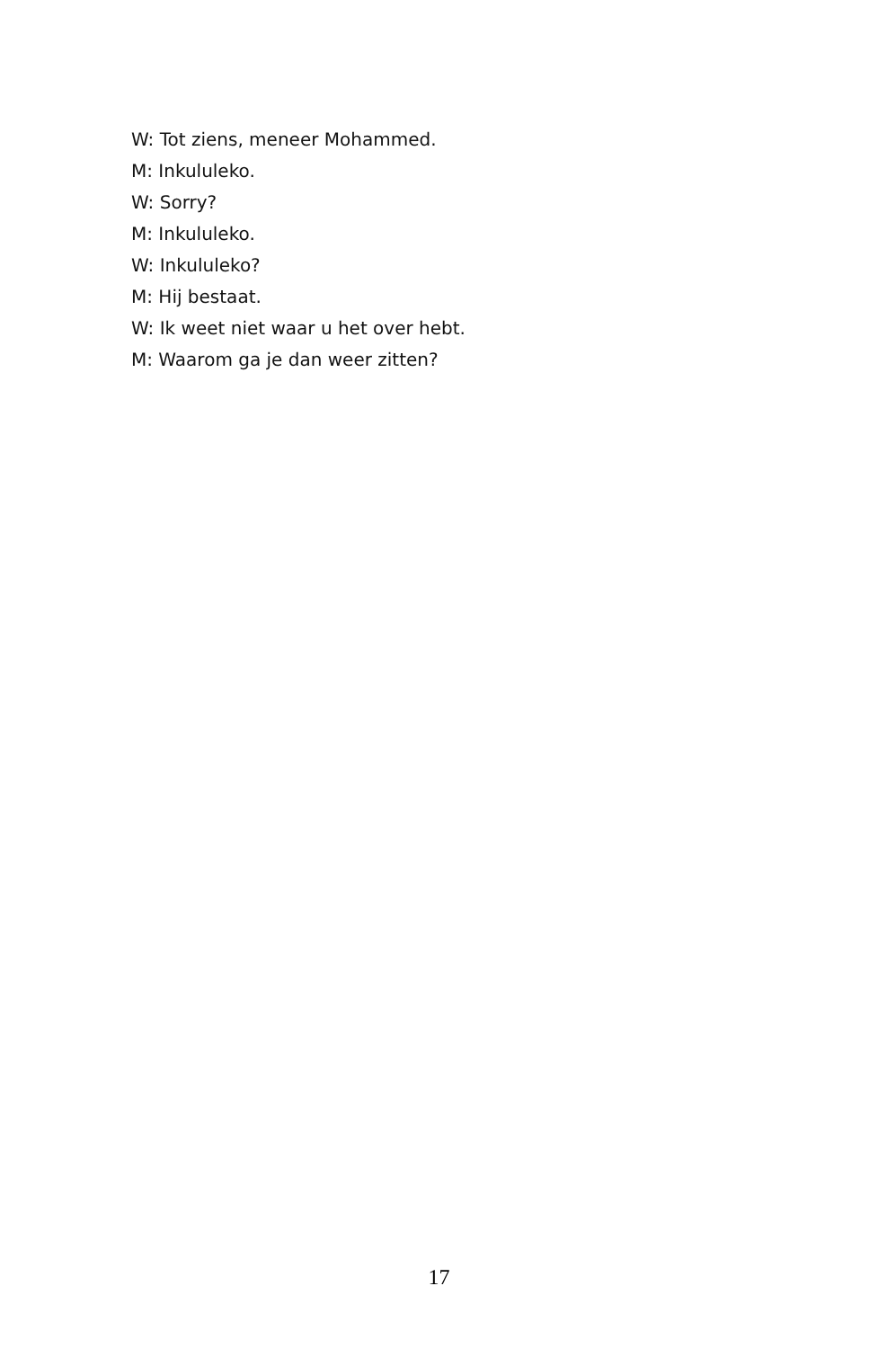W: Tot ziens, meneer Mohammed.
M: Inkululeko.
W: Sorry?
M: Inkululeko.
W: Inkululeko?
M: Hij bestaat.
W: Ik weet niet waar u het over hebt.
M: Waarom ga je dan weer zitten?
17